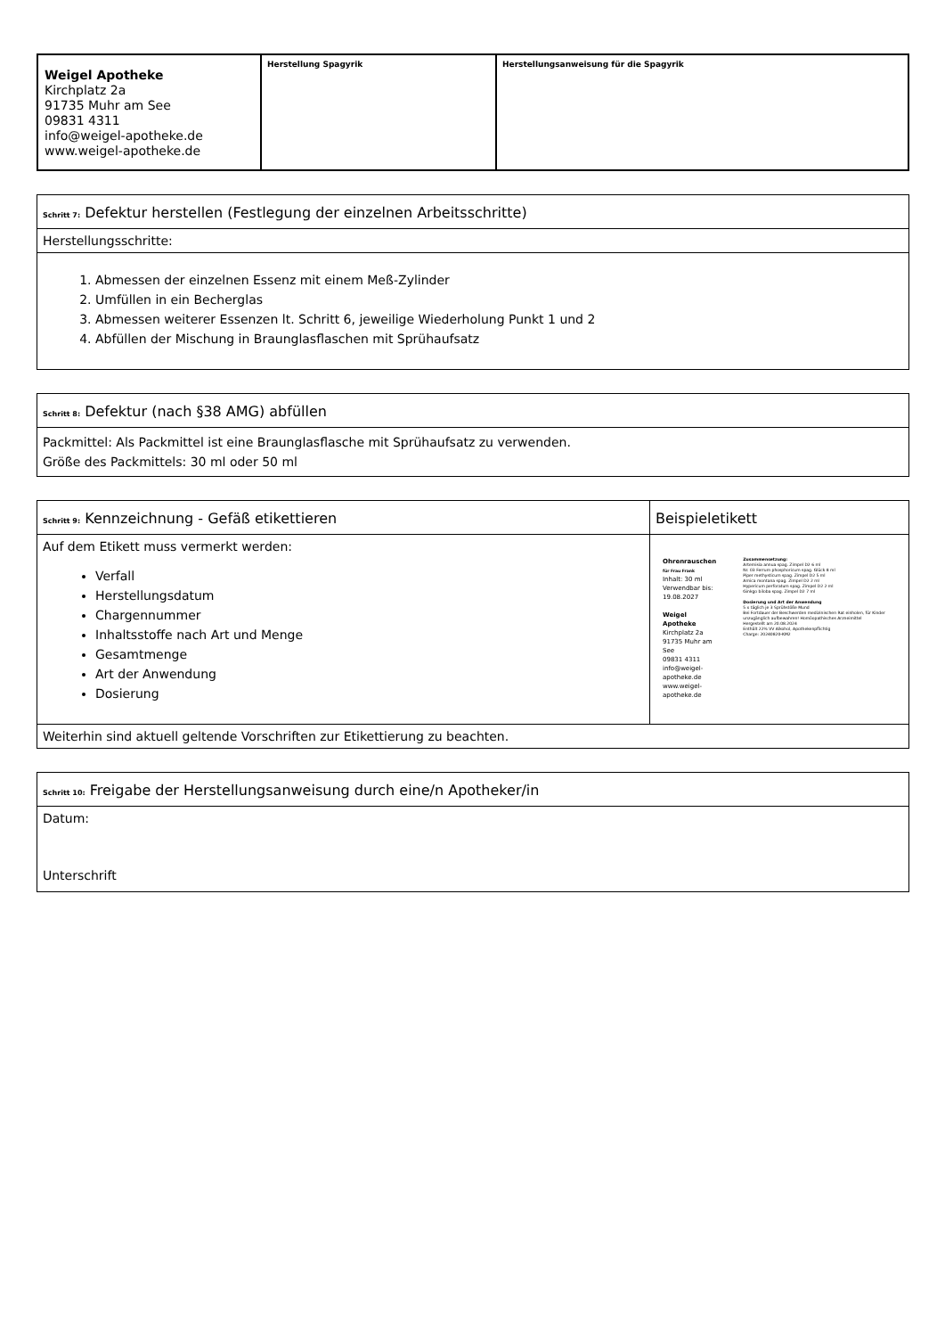| Weigel Apotheke Kirchplatz 2a 91735 Muhr am See 09831 4311 info@weigel-apotheke.de www.weigel-apotheke.de | Herstellung Spagyrik | Herstellungsanweisung für die Spagyrik |
| Schritt 7: Defektur herstellen (Festlegung der einzelnen Arbeitsschritte) |
| Herstellungsschritte: |
| 1. Abmessen der einzelnen Essenz mit einem Meß-Zylinder 2. Umfüllen in ein Becherglas 3. Abmessen weiterer Essenzen lt. Schritt 6, jeweilige Wiederholung Punkt 1 und 2 4. Abfüllen der Mischung in Braunglasflaschen mit Sprühaufsatz |
| Schritt 8: Defektur (nach §38 AMG) abfüllen |
| Packmittel: Als Packmittel ist eine Braunglasflasche mit Sprühaufsatz zu verwenden. Größe des Packmittels: 30 ml oder 50 ml |
| Schritt 9: Kennzeichnung - Gefäß etikettieren | Beispieletikett |
| Auf dem Etikett muss vermerkt werden: Verfall Herstellungsdatum Chargennummer Inhaltsstoffe nach Art und Menge Gesamtmenge Art der Anwendung Dosierung | Ohrenrauschen für Frau Frank Inhalt: 30 ml Verwendbar bis: 19.08.2027 Weigel Apotheke Kirchplatz 2a 91735 Muhr am See 09831 4311 info@weigel-apotheke.de www.weigel-apotheke.de Zusammensetzung: Artemisia annua spag. Zimpel D2 6 ml Nr. 03 Ferrum phosphoricum spag. Glück 8 ml Piper methysticum spag. Zimpel D2 5 ml Arnica montana spag. Zimpel D2 2 ml Hypericum perforatum spag. Zimpel D2 2 ml Ginkgo biloba spag. Zimpel D2 7 ml Dosierung und Art der Anwendung 5 x täglich je 3 Sprühstöße Mund Bei Fortdauer der Beschwerden medizinischen Rat einholen, für Kinder unzugänglich aufbewahren! Homöopathisches Arzneimittel Hergestellt am 20.08.2024 Enthält 22% VV Alkohol, Apothekenpflichtig Charge: 20240820-KM2 |
| Weiterhin sind aktuell geltende Vorschriften zur Etikettierung zu beachten. | |
| Schritt 10: Freigabe der Herstellungsanweisung durch eine/n Apotheker/in |
| Datum: Unterschrift |